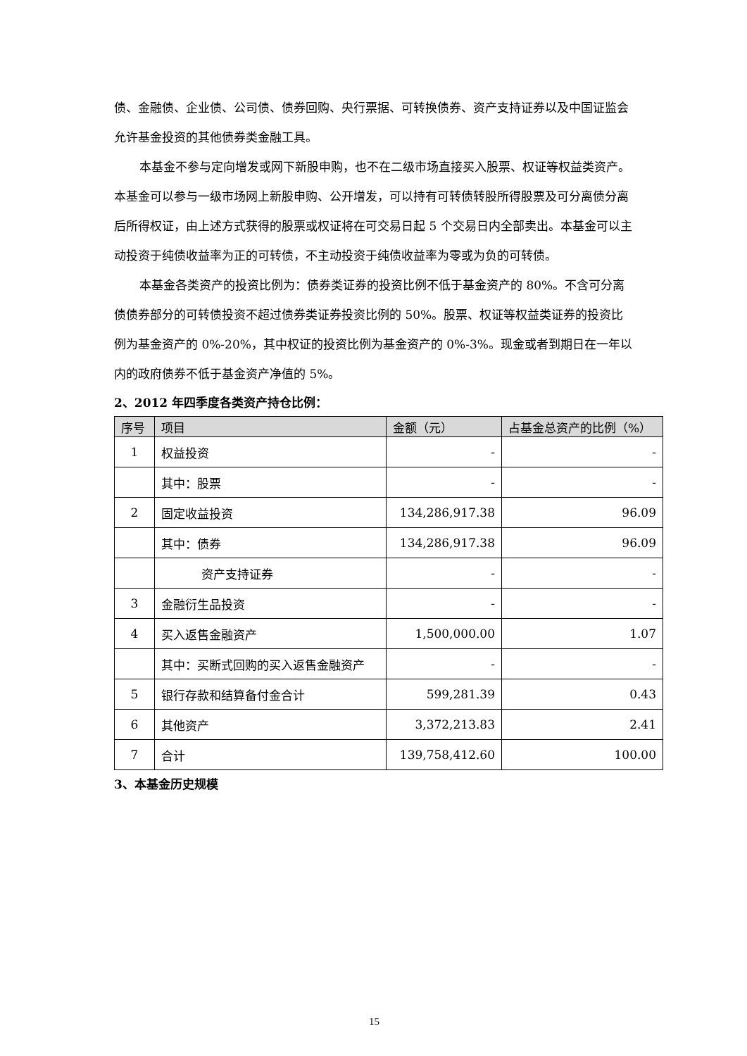债、金融债、企业债、公司债、债券回购、央行票据、可转换债券、资产支持证券以及中国证监会允许基金投资的其他债券类金融工具。
本基金不参与定向增发或网下新股申购，也不在二级市场直接买入股票、权证等权益类资产。本基金可以参与一级市场网上新股申购、公开增发，可以持有可转债转股所得股票及可分离债分离后所得权证，由上述方式获得的股票或权证将在可交易日起 5 个交易日内全部卖出。本基金可以主动投资于纯债收益率为正的可转债，不主动投资于纯债收益率为零或为负的可转债。
本基金各类资产的投资比例为：债券类证券的投资比例不低于基金资产的 80%。不含可分离债债券部分的可转债投资不超过债券类证券投资比例的 50%。股票、权证等权益类证券的投资比例为基金资产的 0%-20%，其中权证的投资比例为基金资产的 0%-3%。现金或者到期日在一年以内的政府债券不低于基金资产净值的 5%。
2、2012 年四季度各类资产持仓比例：
| 序号 | 项目 | 金额（元） | 占基金总资产的比例（%） |
| --- | --- | --- | --- |
| 1 | 权益投资 | - | - |
| | 其中：股票 | - | - |
| 2 | 固定收益投资 | 134,286,917.38 | 96.09 |
| | 其中：债券 | 134,286,917.38 | 96.09 |
| | 资产支持证券 | - | - |
| 3 | 金融衍生品投资 | - | - |
| 4 | 买入返售金融资产 | 1,500,000.00 | 1.07 |
| | 其中：买断式回购的买入返售金融资产 | - | - |
| 5 | 银行存款和结算备付金合计 | 599,281.39 | 0.43 |
| 6 | 其他资产 | 3,372,213.83 | 2.41 |
| 7 | 合计 | 139,758,412.60 | 100.00 |
3、本基金历史规模
15